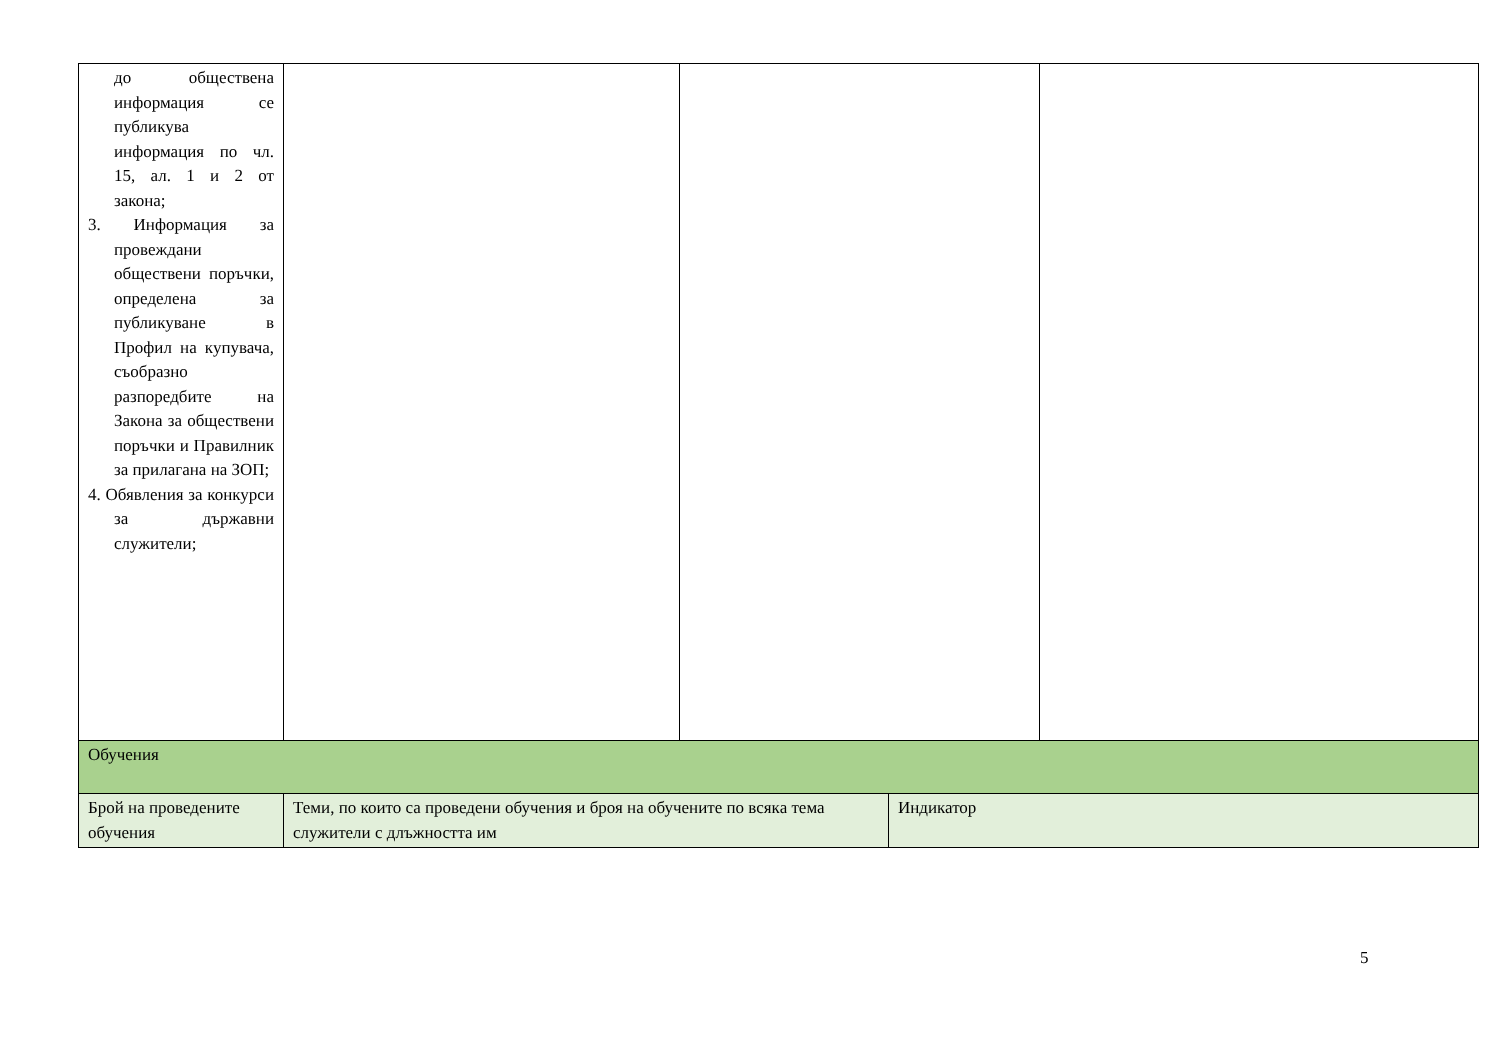| до обществена информация се публикува информация по чл. 15, ал. 1 и 2 от закона; 3. Информация за провеждани обществени поръчки, определена за публикуване в Профил на купувача, съобразно разпоредбите на Закона за обществени поръчки и Правилник за прилагана на ЗОП; 4. Обявления за конкурси за държавни служители; | | | | |
| Обучения | | | | |
| Брой на проведените обучения | Теми, по които са проведени обучения и броя на обучените по всяка тема служители с длъжността им | | Индикатор | |
5